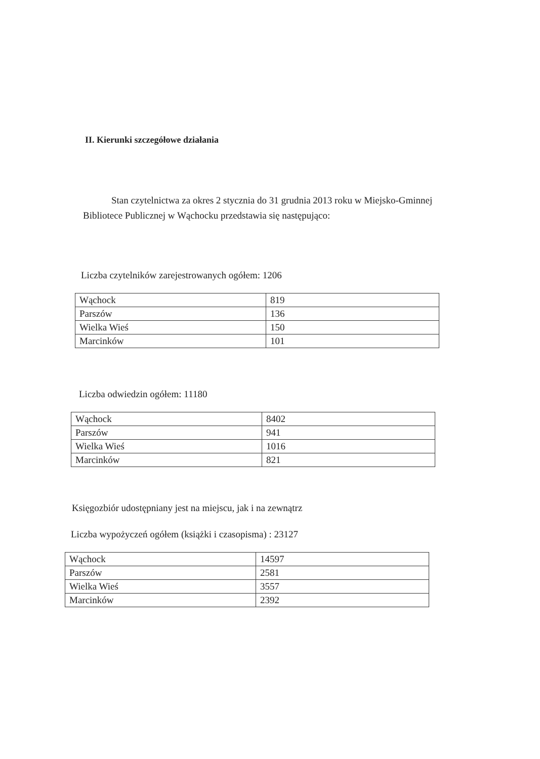II. Kierunki szczegółowe działania
Stan czytelnictwa za okres 2 stycznia do 31 grudnia 2013 roku w Miejsko-Gminnej Bibliotece Publicznej w Wąchocku przedstawia się następująco:
Liczba czytelników zarejestrowanych ogółem: 1206
| Wąchock | 819 |
| Parszów | 136 |
| Wielka Wieś | 150 |
| Marcinków | 101 |
Liczba odwiedzin ogółem: 11180
| Wąchock | 8402 |
| Parszów | 941 |
| Wielka Wieś | 1016 |
| Marcinków | 821 |
Księgozbiór udostępniany jest na miejscu, jak i na zewnątrz
Liczba wypożyczeń ogółem (książki i czasopisma) : 23127
| Wąchock | 14597 |
| Parszów | 2581 |
| Wielka Wieś | 3557 |
| Marcinków | 2392 |